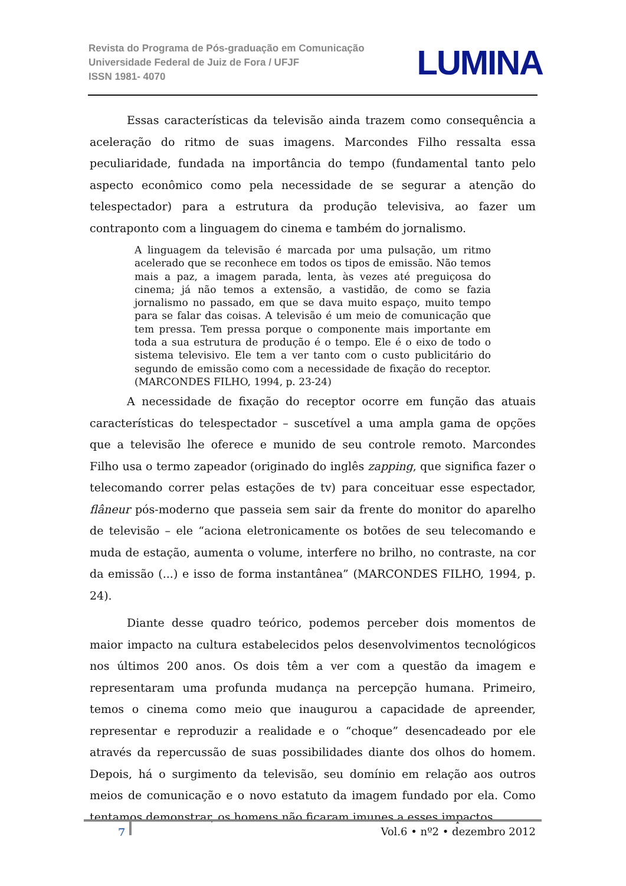Revista do Programa de Pós-graduação em Comunicação
Universidade Federal de Juiz de Fora / UFJF
ISSN 1981- 4070
LUMINA
Essas características da televisão ainda trazem como consequência a aceleração do ritmo de suas imagens. Marcondes Filho ressalta essa peculiaridade, fundada na importância do tempo (fundamental tanto pelo aspecto econômico como pela necessidade de se segurar a atenção do telespectador) para a estrutura da produção televisiva, ao fazer um contraponto com a linguagem do cinema e também do jornalismo.
A linguagem da televisão é marcada por uma pulsação, um ritmo acelerado que se reconhece em todos os tipos de emissão. Não temos mais a paz, a imagem parada, lenta, às vezes até preguiçosa do cinema; já não temos a extensão, a vastidão, de como se fazia jornalismo no passado, em que se dava muito espaço, muito tempo para se falar das coisas. A televisão é um meio de comunicação que tem pressa. Tem pressa porque o componente mais importante em toda a sua estrutura de produção é o tempo. Ele é o eixo de todo o sistema televisivo. Ele tem a ver tanto com o custo publicitário do segundo de emissão como com a necessidade de fixação do receptor. (MARCONDES FILHO, 1994, p. 23-24)
A necessidade de fixação do receptor ocorre em função das atuais características do telespectador – suscetível a uma ampla gama de opções que a televisão lhe oferece e munido de seu controle remoto. Marcondes Filho usa o termo zapeador (originado do inglês zapping, que significa fazer o telecomando correr pelas estações de tv) para conceituar esse espectador, flâneur pós-moderno que passeia sem sair da frente do monitor do aparelho de televisão – ele “aciona eletronicamente os botões de seu telecomando e muda de estação, aumenta o volume, interfere no brilho, no contraste, na cor da emissão (...) e isso de forma instantânea” (MARCONDES FILHO, 1994, p. 24).
Diante desse quadro teórico, podemos perceber dois momentos de maior impacto na cultura estabelecidos pelos desenvolvimentos tecnológicos nos últimos 200 anos. Os dois têm a ver com a questão da imagem e representaram uma profunda mudança na percepção humana. Primeiro, temos o cinema como meio que inaugurou a capacidade de apreender, representar e reproduzir a realidade e o “choque” desencadeado por ele através da repercussão de suas possibilidades diante dos olhos do homem. Depois, há o surgimento da televisão, seu domínio em relação aos outros meios de comunicação e o novo estatuto da imagem fundado por ela. Como tentamos demonstrar, os homens não ficaram imunes a esses impactos.
7 Vol.6 • nº2 • dezembro 2012